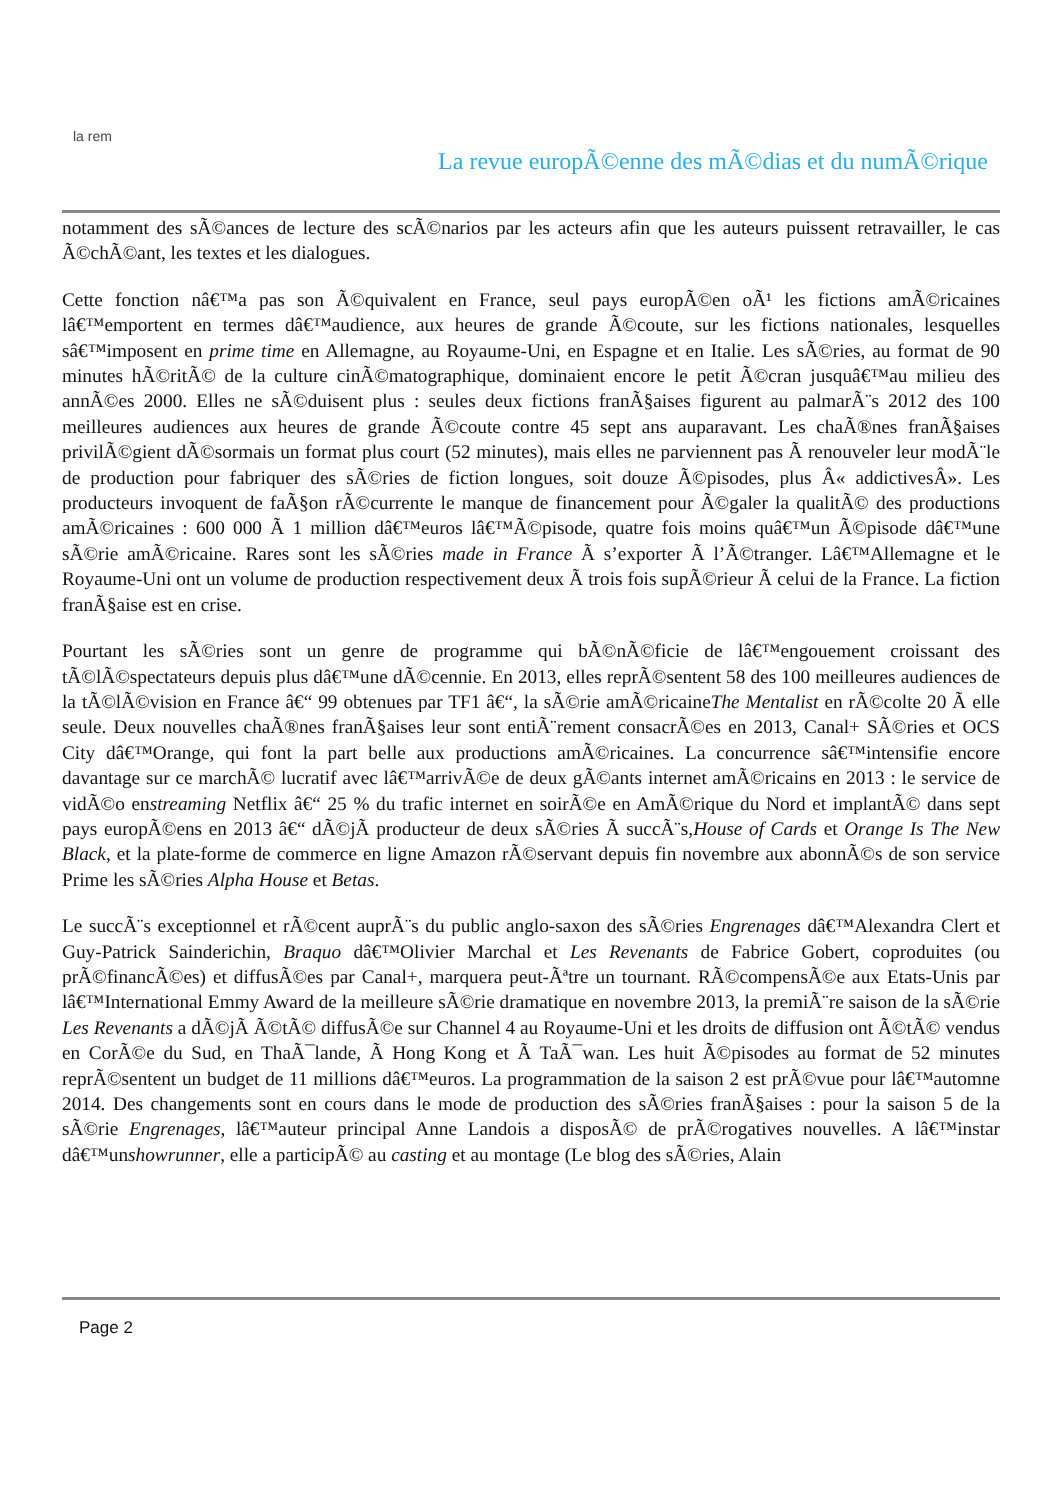la rem
La revue europÃ©enne des mÃ©dias et du numÃ©rique
notamment des sÃ©ances de lecture des scÃ©narios par les acteurs afin que les auteurs puissent retravailler, le cas Ã©chÃ©ant, les textes et les dialogues.
Cette fonction nâ€™a pas son Ã©quivalent en France, seul pays europÃ©en oÃ¹ les fictions amÃ©ricaines lâ€™emportent en termes dâ€™audience, aux heures de grande Ã©coute, sur les fictions nationales, lesquelles sâ€™imposent en prime time en Allemagne, au Royaume-Uni, en Espagne et en Italie. Les sÃ©ries, au format de 90 minutes hÃ©ritÃ© de la culture cinÃ©matographique, dominaient encore le petit Ã©cran jusquâ€™au milieu des annÃ©es 2000. Elles ne sÃ©duisent plus : seules deux fictions franÃ§aises figurent au palmarÃ¨s 2012 des 100 meilleures audiences aux heures de grande Ã©coute contre 45 sept ans auparavant. Les chaÃ®nes franÃ§aises privilÃ©gient dÃ©sormais un format plus court (52 minutes), mais elles ne parviennent pas Ã renouveler leur modÃ¨le de production pour fabriquer des sÃ©ries de fiction longues, soit douze Ã©pisodes, plus Â« addictivesÂ». Les producteurs invoquent de faÃ§on rÃ©currente le manque de financement pour Ã©galer la qualitÃ© des productions amÃ©ricaines : 600 000 Ã 1 million dâ€™euros lâ€™Ã©pisode, quatre fois moins quâ€™un Ã©pisode dâ€™une sÃ©rie amÃ©ricaine. Rares sont les sÃ©ries made in France Ã s’exporter Ã l’Ã©tranger. Lâ€™Allemagne et le Royaume-Uni ont un volume de production respectivement deux Ã trois fois supÃ©rieur Ã celui de la France. La fiction franÃ§aise est en crise.
Pourtant les sÃ©ries sont un genre de programme qui bÃ©nÃ©ficie de lâ€™engouement croissant des tÃ©lÃ©spectateurs depuis plus dâ€™une dÃ©cennie. En 2013, elles reprÃ©sentent 58 des 100 meilleures audiences de la tÃ©lÃ©vision en France â€“ 99 obtenues par TF1 â€“, la sÃ©rie amÃ©ricaineThe Mentalist en rÃ©colte 20 Ã elle seule. Deux nouvelles chaÃ®nes franÃ§aises leur sont entiÃ¨rement consacrÃ©es en 2013, Canal+ SÃ©ries et OCS City dâ€™Orange, qui font la part belle aux productions amÃ©ricaines. La concurrence sâ€™intensifie encore davantage sur ce marchÃ© lucratif avec lâ€™arrivÃ©e de deux gÃ©ants internet amÃ©ricains en 2013 : le service de vidÃ©o enstreaming Netflix â€“ 25 % du trafic internet en soirÃ©e en AmÃ©rique du Nord et implantÃ© dans sept pays europÃ©ens en 2013 â€“ dÃ©jÃ producteur de deux sÃ©ries Ã succÃ¨s,House of Cards et Orange Is The New Black, et la plate-forme de commerce en ligne Amazon rÃ©servant depuis fin novembre aux abonnÃ©s de son service Prime les sÃ©ries Alpha House et Betas.
Le succÃ¨s exceptionnel et rÃ©cent auprÃ¨s du public anglo-saxon des sÃ©ries Engrenages dâ€™Alexandra Clert et Guy-Patrick Sainderichin, Braquo dâ€™Olivier Marchal et Les Revenants de Fabrice Gobert, coproduites (ou prÃ©financÃ©es) et diffusÃ©es par Canal+, marquera peut-Ãªtre un tournant. RÃ©compensÃ©e aux Etats-Unis par lâ€™International Emmy Award de la meilleure sÃ©rie dramatique en novembre 2013, la premiÃ¨re saison de la sÃ©rie Les Revenants a dÃ©jÃ Ã©tÃ© diffusÃ©e sur Channel 4 au Royaume-Uni et les droits de diffusion ont Ã©tÃ© vendus en CorÃ©e du Sud, en ThaÃ¯lande, Ã Hong Kong et Ã TaÃ¯wan. Les huit Ã©pisodes au format de 52 minutes reprÃ©sentent un budget de 11 millions dâ€™euros. La programmation de la saison 2 est prÃ©vue pour lâ€™automne 2014. Des changements sont en cours dans le mode de production des sÃ©ries franÃ§aises : pour la saison 5 de la sÃ©rie Engrenages, lâ€™auteur principal Anne Landois a disposÃ© de prÃ©rogatives nouvelles. A lâ€™instar dâ€™unshowrunner, elle a participÃ© au casting et au montage (Le blog des sÃ©ries, Alain
Page 2